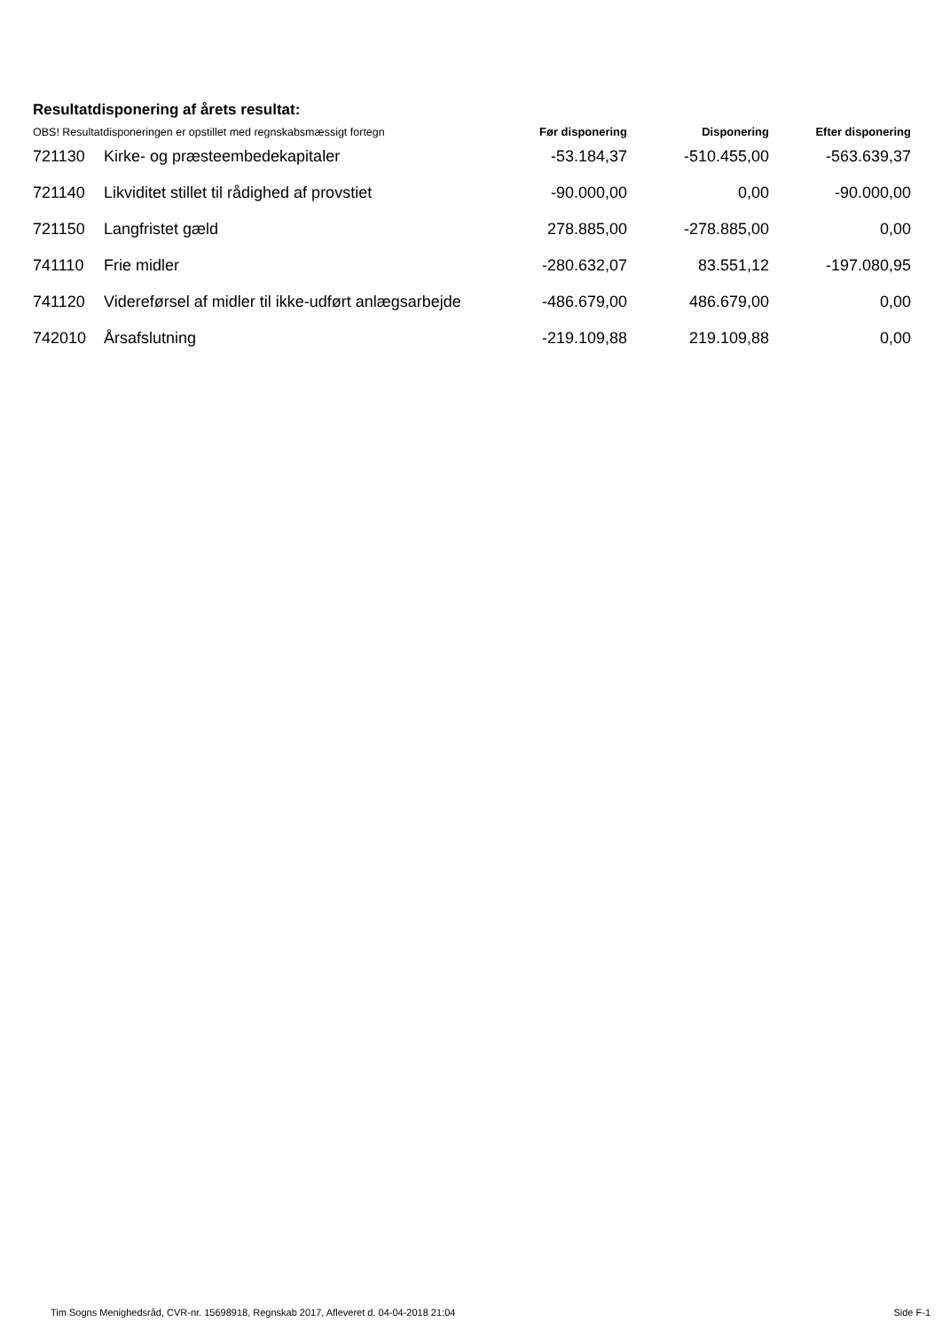Resultatdisponering af årets resultat:
| OBS! Resultatdisponeringen er opstillet med regnskabsmæssigt fortegn | | Før disponering | Disponering | Efter disponering |
| --- | --- | --- | --- | --- |
| 721130 | Kirke- og præsteembedekapitaler | -53.184,37 | -510.455,00 | -563.639,37 |
| 721140 | Likviditet stillet til rådighed af provstiet | -90.000,00 | 0,00 | -90.000,00 |
| 721150 | Langfristet gæld | 278.885,00 | -278.885,00 | 0,00 |
| 741110 | Frie midler | -280.632,07 | 83.551,12 | -197.080,95 |
| 741120 | Videreførsel af midler til ikke-udført anlægsarbejde | -486.679,00 | 486.679,00 | 0,00 |
| 742010 | Årsafslutning | -219.109,88 | 219.109,88 | 0,00 |
Tim Sogns Menighedsråd, CVR-nr. 15698918, Regnskab 2017, Afleveret d. 04-04-2018 21:04 Side F-1